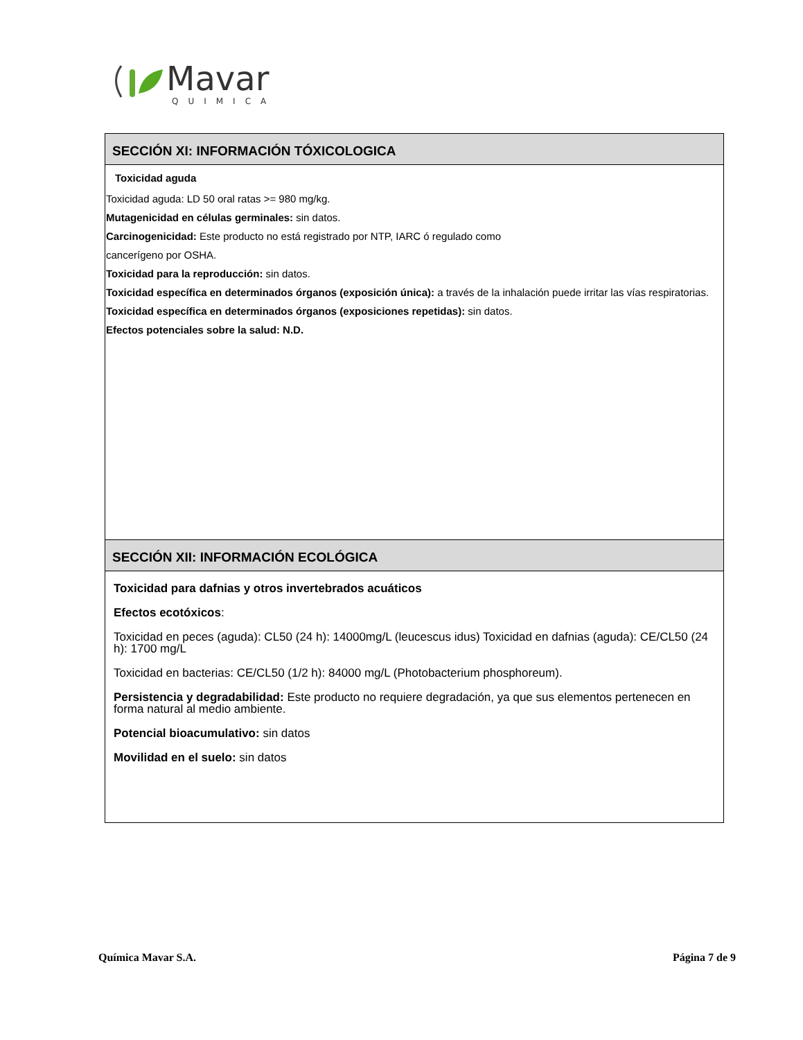Mavar
QUIMICA
SECCIÓN XI: INFORMACIÓN TÓXICOLOGICA
Toxicidad aguda
Toxicidad aguda: LD 50 oral ratas >= 980 mg/kg.
Mutagenicidad en células germinales: sin datos.
Carcinogenicidad: Este producto no está registrado por NTP, IARC ó regulado como
cancerígeno por OSHA.
Toxicidad para la reproducción: sin datos.
Toxicidad específica en determinados órganos (exposición única): a través de la inhalación puede irritar las vías respiratorias.
Toxicidad específica en determinados órganos (exposiciones repetidas): sin datos.
Efectos potenciales sobre la salud: N.D.
SECCIÓN XII: INFORMACIÓN ECOLÓGICA
Toxicidad para dafnias y otros invertebrados acuáticos
Efectos ecotóxicos:
Toxicidad en peces (aguda): CL50 (24 h): 14000mg/L (leucescus idus) Toxicidad en dafnias (aguda): CE/CL50 (24 h): 1700 mg/L
Toxicidad en bacterias: CE/CL50 (1/2 h): 84000 mg/L (Photobacterium phosphoreum).
Persistencia y degradabilidad: Este producto no requiere degradación, ya que sus elementos pertenecen en forma natural al medio ambiente.
Potencial bioacumulativo: sin datos
Movilidad en el suelo: sin datos
Química Mavar S.A. Página 7 de 9